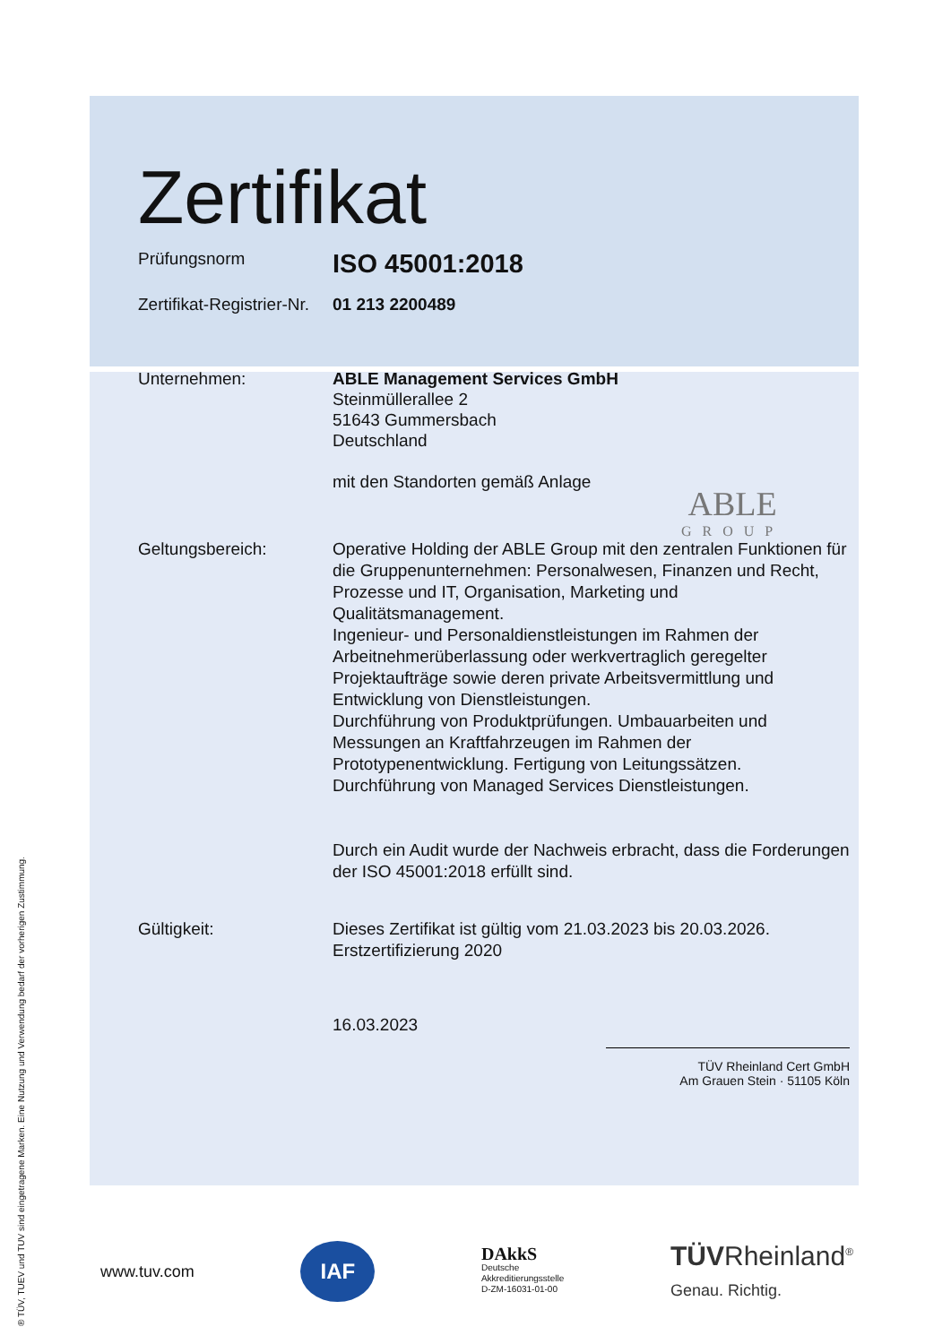Zertifikat
Prüfungsnorm
ISO 45001:2018
Zertifikat-Registrier-Nr.
01 213 2200489
Unternehmen: ABLE Management Services GmbH
Steinmüllerallee 2
51643 Gummersbach
Deutschland
mit den Standorten gemäß Anlage
Geltungsbereich: Operative Holding der ABLE Group mit den zentralen Funktionen für die Gruppenunternehmen: Personalwesen, Finanzen und Recht, Prozesse und IT, Organisation, Marketing und Qualitätsmanagement.
Ingenieur- und Personaldienstleistungen im Rahmen der Arbeitnehmerüberlassung oder werkvertraglich geregelter Projektaufträge sowie deren private Arbeitsvermittlung und Entwicklung von Dienstleistungen.
Durchführung von Produktprüfungen. Umbauarbeiten und Messungen an Kraftfahrzeugen im Rahmen der Prototypenentwicklung. Fertigung von Leitungssätzen.
Durchführung von Managed Services Dienstleistungen.
Durch ein Audit wurde der Nachweis erbracht, dass die Forderungen der ISO 45001:2018 erfüllt sind.
Gültigkeit: Dieses Zertifikat ist gültig vom 21.03.2023 bis 20.03.2026.
Erstzertifizierung 2020
16.03.2023
TÜV Rheinland Cert GmbH
Am Grauen Stein · 51105 Köln
ABLE
GROUP
www.tuv.com IAF DAkkS
Deutsche
Akkreditierungsstelle
D-ZM-16031-01-00 TÜVRheinland<sup>®</sup>
Genau. Richtig.
® TÜV, TUEV und TUV sind eingetragene Marken. Eine Nutzung und Verwendung bedarf der vorherigen Zustimmung.